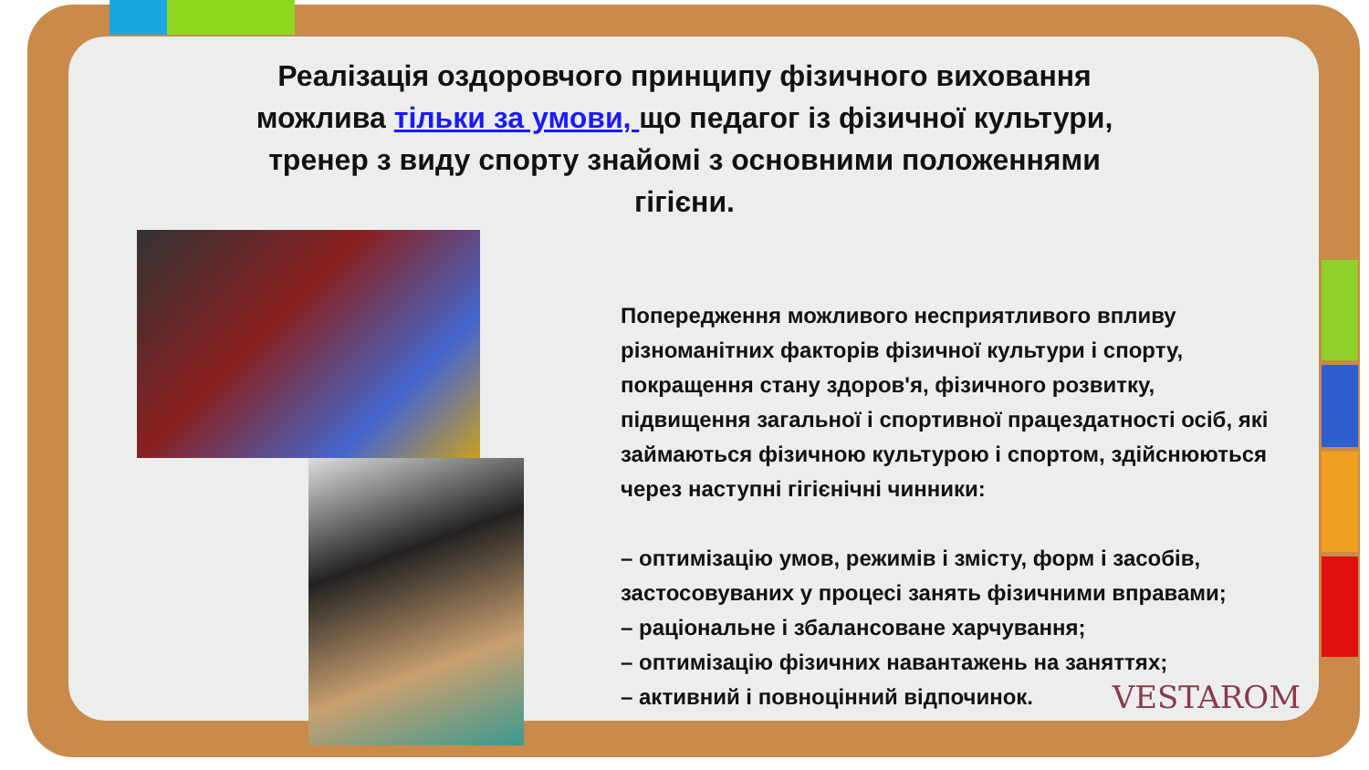Реалізація оздоровчого принципу фізичного виховання можлива тільки за умови, що педагог із фізичної культури, тренер з виду спорту знайомі з основними положеннями гігієни.
Попередження можливого несприятливого впливу різноманітних факторів фізичної культури і спорту, покращення стану здоров'я, фізичного розвитку, підвищення загальної і спортивної працездатності осіб, які займаються фізичною культурою і спортом, здійснюються через наступні гігієнічні чинники:
– оптимізацію умов, режимів і змісту, форм і засобів, застосовуваних у процесі занять фізичними вправами;
– раціональне і збалансоване харчування;
– оптимізацію фізичних навантажень на заняттях;
– активний і повноцінний відпочинок.
VESTAROM